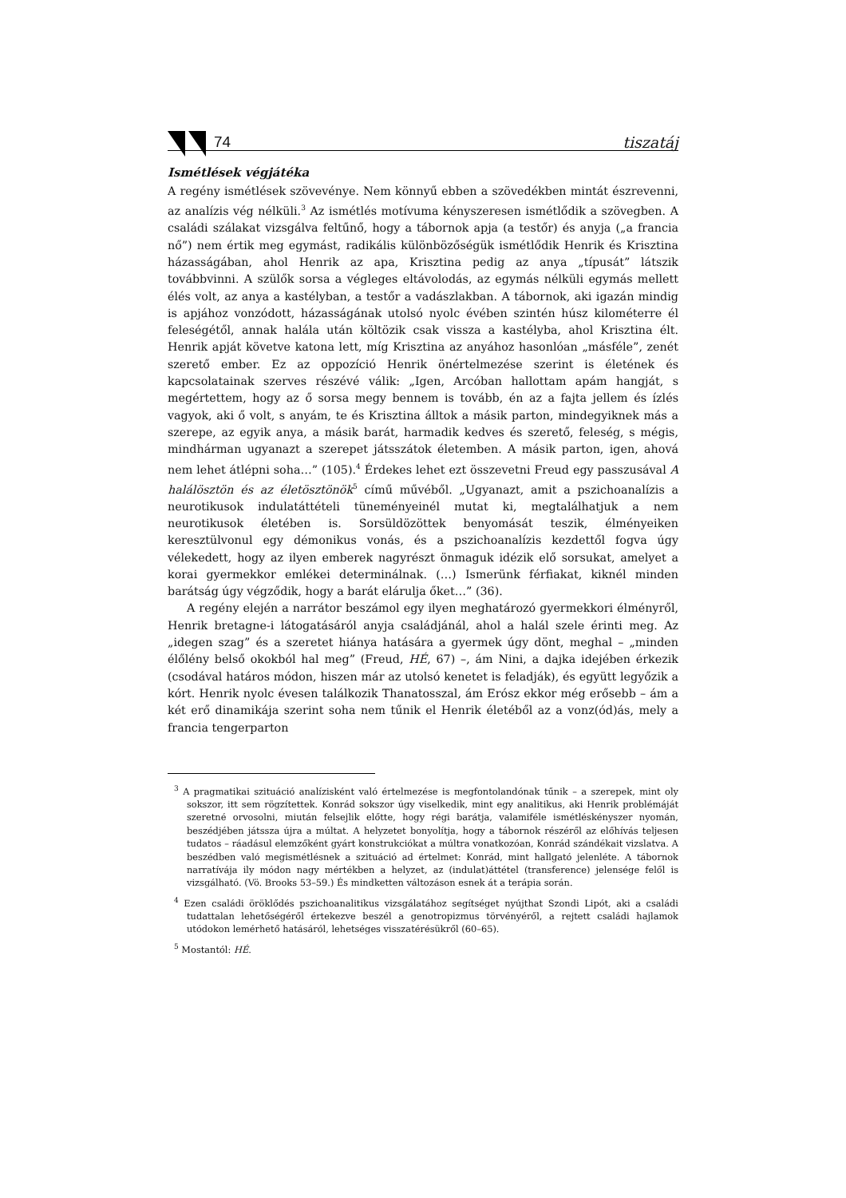74 tiszatáj
Ismétlések végjátéka
A regény ismétlések szövevénye. Nem könnyű ebben a szövedékben mintát észrevenni, az analízis vég nélküli.<sup>3</sup> Az ismétlés motívuma kényszeresen ismétlődik a szövegben. A családi szálakat vizsgálva feltűnő, hogy a tábornok apja (a testőr) és anyja („a francia nő”) nem értik meg egymást, radikális különbözőségük ismétlődik Henrik és Krisztina házasságában, ahol Henrik az apa, Krisztina pedig az anya „típusát” látszik továbbvinni. A szülők sorsa a végleges eltávolodás, az egymás nélküli egymás mellett élés volt, az anya a kastélyban, a testőr a vadászlakban. A tábornok, aki igazán mindig is apjához vonzódott, házasságának utolsó nyolc évében szintén húsz kilométerre él feleségétől, annak halála után költözik csak vissza a kastélyba, ahol Krisztina élt. Henrik apját követve katona lett, míg Krisztina az anyához hasonlóan „másféle”, zenét szerető ember. Ez az oppozíció Henrik önértelmezése szerint is életének és kapcsolatainak szerves részévé válik: „Igen, Arcóban hallottam apám hangját, s megértettem, hogy az ő sorsa megy bennem is tovább, én az a fajta jellem és ízlés vagyok, aki ő volt, s anyám, te és Krisztina álltok a másik parton, mindegyiknek más a szerepe, az egyik anya, a másik barát, harmadik kedves és szerető, feleség, s mégis, mindhárman ugyanazt a szerepet játsszátok életemben. A másik parton, igen, ahová nem lehet átlépni soha…” (105).<sup>4</sup> Érdekes lehet ezt összevetni Freud egy passzusával A halálösztön és az életösztönök<sup>5</sup> című művéből. „Ugyanazt, amit a pszichoanalízis a neurotikusok indulatáttételi tüneményeinél mutat ki, megtalálhatjuk a nem neurotikusok életében is. Sorsüldözöttek benyomását teszik, élményeiken keresztülvonul egy démonikus vonás, és a pszichoanalízis kezdettől fogva úgy vélekedett, hogy az ilyen emberek nagyrészt önmaguk idézik elő sorsukat, amelyet a korai gyermekkor emlékei determinálnak. (…) Ismerünk férfiakat, kiknél minden barátság úgy végződik, hogy a barát elárulja őket…” (36).
A regény elején a narrátor beszámol egy ilyen meghatározó gyermekkori élményről, Henrik bretagne-i látogatásáról anyja családjánál, ahol a halál szele érinti meg. Az „idegen szag” és a szeretet hiánya hatására a gyermek úgy dönt, meghal – „minden élőlény belső okokból hal meg” (Freud, HÉ, 67) –, ám Nini, a dajka idejében érkezik (csodával határos módon, hiszen már az utolsó kenetet is feladják), és együtt legyőzik a kórt. Henrik nyolc évesen találkozik Thanatosszal, ám Erósz ekkor még erősebb – ám a két erő dinamikája szerint soha nem tűnik el Henrik életéből az a vonz(ód)ás, mely a francia tengerparton
<sup>3</sup> A pragmatikai szituáció analízisként való értelmezése is megfontolandónak tűnik – a szerepek, mint oly sokszor, itt sem rögzítettek. Konrád sokszor úgy viselkedik, mint egy analitikus, aki Henrik problémáját szeretné orvosolni, miután felsejlik előtte, hogy régi barátja, valamiféle ismétléskényszer nyomán, beszédjében játssza újra a múltat. A helyzetet bonyolítja, hogy a tábornok részéről az előhívás teljesen tudatos – ráadásul elemzőként gyárt konstrukciókat a múltra vonatkozóan, Konrád szándékait vizslatva. A beszédben való megismétlésnek a szituáció ad értelmet: Konrád, mint hallgató jelenléte. A tábornok narratívája ily módon nagy mértékben a helyzet, az (indulat)áttétel (transference) jelensége felől is vizsgálható. (Vö. Brooks 53–59.) És mindketten változáson esnek át a terápia során.
<sup>4</sup> Ezen családi öröklődés pszichoanalitikus vizsgálatához segítséget nyújthat Szondi Lipót, aki a családi tudattalan lehetőségéről értekezve beszél a genotropizmus törvényéről, a rejtett családi hajlamok utódokon lemérhető hatásáról, lehetséges visszatérésükről (60–65).
<sup>5</sup> Mostantól: HÉ.